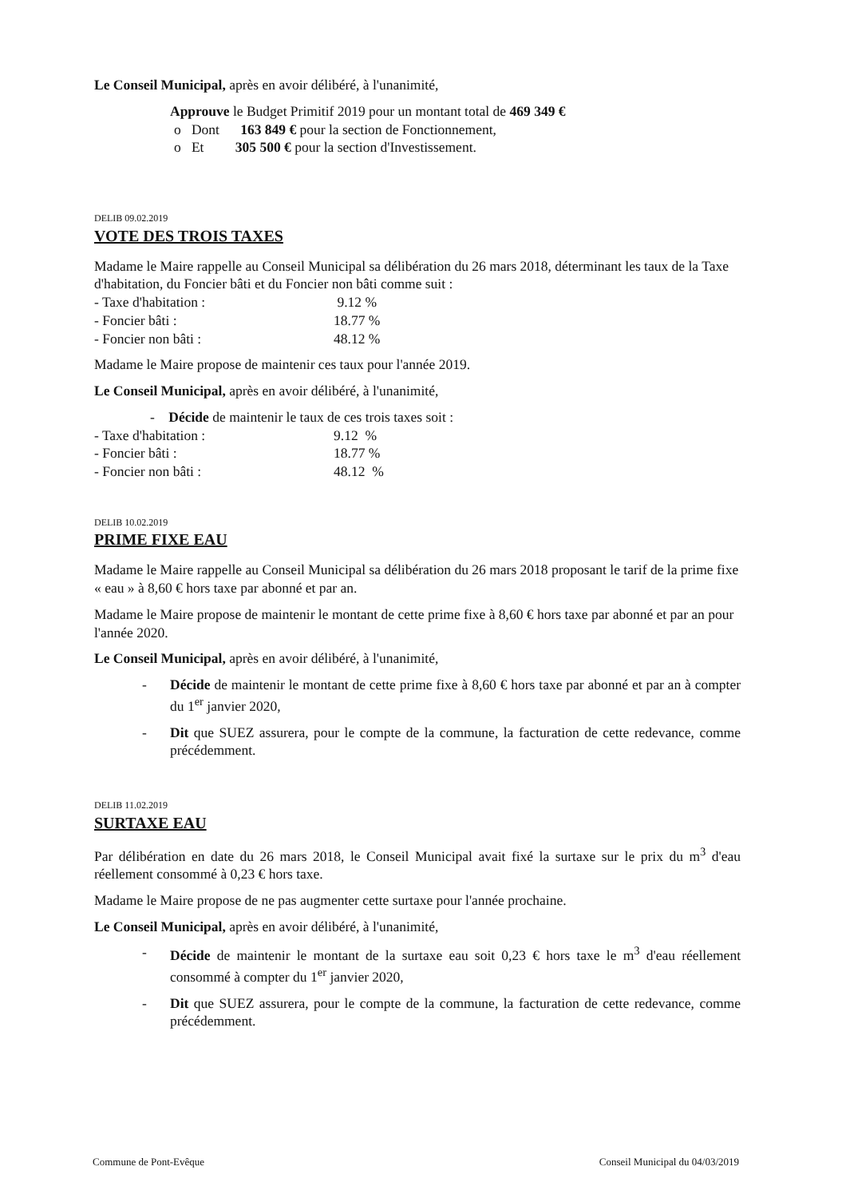Le Conseil Municipal, après en avoir délibéré, à l'unanimité,
Approuve le Budget Primitif 2019 pour un montant total de 469 349 €
o Dont 163 849 € pour la section de Fonctionnement,
o Et 305 500 € pour la section d'Investissement.
DELIB 09.02.2019
VOTE DES TROIS TAXES
Madame le Maire rappelle au Conseil Municipal sa délibération du 26 mars 2018, déterminant les taux de la Taxe d'habitation, du Foncier bâti et du Foncier non bâti comme suit :
- Taxe d'habitation : 9.12 %
- Foncier bâti : 18.77 %
- Foncier non bâti : 48.12 %
Madame le Maire propose de maintenir ces taux pour l'année 2019.
Le Conseil Municipal, après en avoir délibéré, à l'unanimité,
- Décide de maintenir le taux de ces trois taxes soit :
- Taxe d'habitation : 9.12 %
- Foncier bâti : 18.77 %
- Foncier non bâti : 48.12 %
DELIB 10.02.2019
PRIME FIXE EAU
Madame le Maire rappelle au Conseil Municipal sa délibération du 26 mars 2018 proposant le tarif de la prime fixe « eau » à 8,60 € hors taxe par abonné et par an.
Madame le Maire propose de maintenir le montant de cette prime fixe à 8,60 € hors taxe par abonné et par an pour l'année 2020.
Le Conseil Municipal, après en avoir délibéré, à l'unanimité,
- Décide de maintenir le montant de cette prime fixe à 8,60 € hors taxe par abonné et par an à compter du 1<sup>er</sup> janvier 2020,
- Dit que SUEZ assurera, pour le compte de la commune, la facturation de cette redevance, comme précédemment.
DELIB 11.02.2019
SURTAXE EAU
Par délibération en date du 26 mars 2018, le Conseil Municipal avait fixé la surtaxe sur le prix du m<sup>3</sup> d'eau réellement consommé à 0,23 € hors taxe.
Madame le Maire propose de ne pas augmenter cette surtaxe pour l'année prochaine.
Le Conseil Municipal, après en avoir délibéré, à l'unanimité,
- Décide de maintenir le montant de la surtaxe eau soit 0,23 € hors taxe le m<sup>3</sup> d'eau réellement consommé à compter du 1<sup>er</sup> janvier 2020,
- Dit que SUEZ assurera, pour le compte de la commune, la facturation de cette redevance, comme précédemment.
Commune de Pont-Evêque Conseil Municipal du 04/03/2019